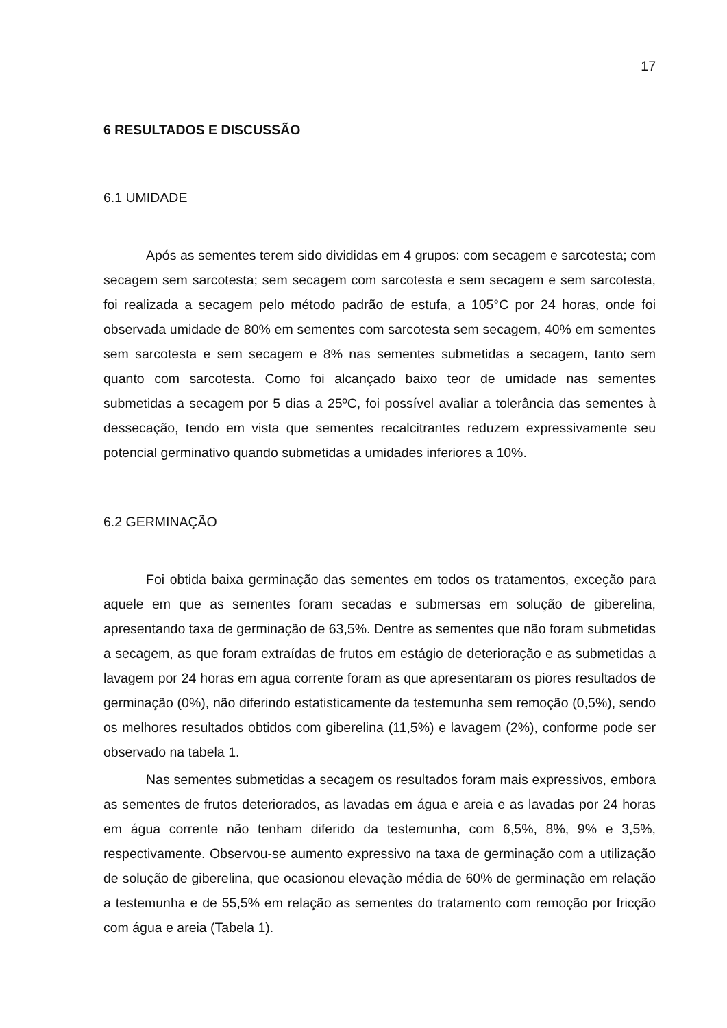17
6 RESULTADOS E DISCUSSÃO
6.1 UMIDADE
Após as sementes terem sido divididas em 4 grupos: com secagem e sarcotesta; com secagem sem sarcotesta; sem secagem com sarcotesta e sem secagem e sem sarcotesta, foi realizada a secagem pelo método padrão de estufa, a 105°C por 24 horas, onde foi observada umidade de 80% em sementes com sarcotesta sem secagem, 40% em sementes sem sarcotesta e sem secagem e 8% nas sementes submetidas a secagem, tanto sem quanto com sarcotesta. Como foi alcançado baixo teor de umidade nas sementes submetidas a secagem por 5 dias a 25ºC, foi possível avaliar a tolerância das sementes à dessecação, tendo em vista que sementes recalcitrantes reduzem expressivamente seu potencial germinativo quando submetidas a umidades inferiores a 10%.
6.2 GERMINAÇÃO
Foi obtida baixa germinação das sementes em todos os tratamentos, exceção para aquele em que as sementes foram secadas e submersas em solução de giberelina, apresentando taxa de germinação de 63,5%. Dentre as sementes que não foram submetidas a secagem, as que foram extraídas de frutos em estágio de deterioração e as submetidas a lavagem por 24 horas em agua corrente foram as que apresentaram os piores resultados de germinação (0%), não diferindo estatisticamente da testemunha sem remoção (0,5%), sendo os melhores resultados obtidos com giberelina (11,5%) e lavagem (2%), conforme pode ser observado na tabela 1.
Nas sementes submetidas a secagem os resultados foram mais expressivos, embora as sementes de frutos deteriorados, as lavadas em água e areia e as lavadas por 24 horas em água corrente não tenham diferido da testemunha, com 6,5%, 8%, 9% e 3,5%, respectivamente. Observou-se aumento expressivo na taxa de germinação com a utilização de solução de giberelina, que ocasionou elevação média de 60% de germinação em relação a testemunha e de 55,5% em relação as sementes do tratamento com remoção por fricção com água e areia (Tabela 1).